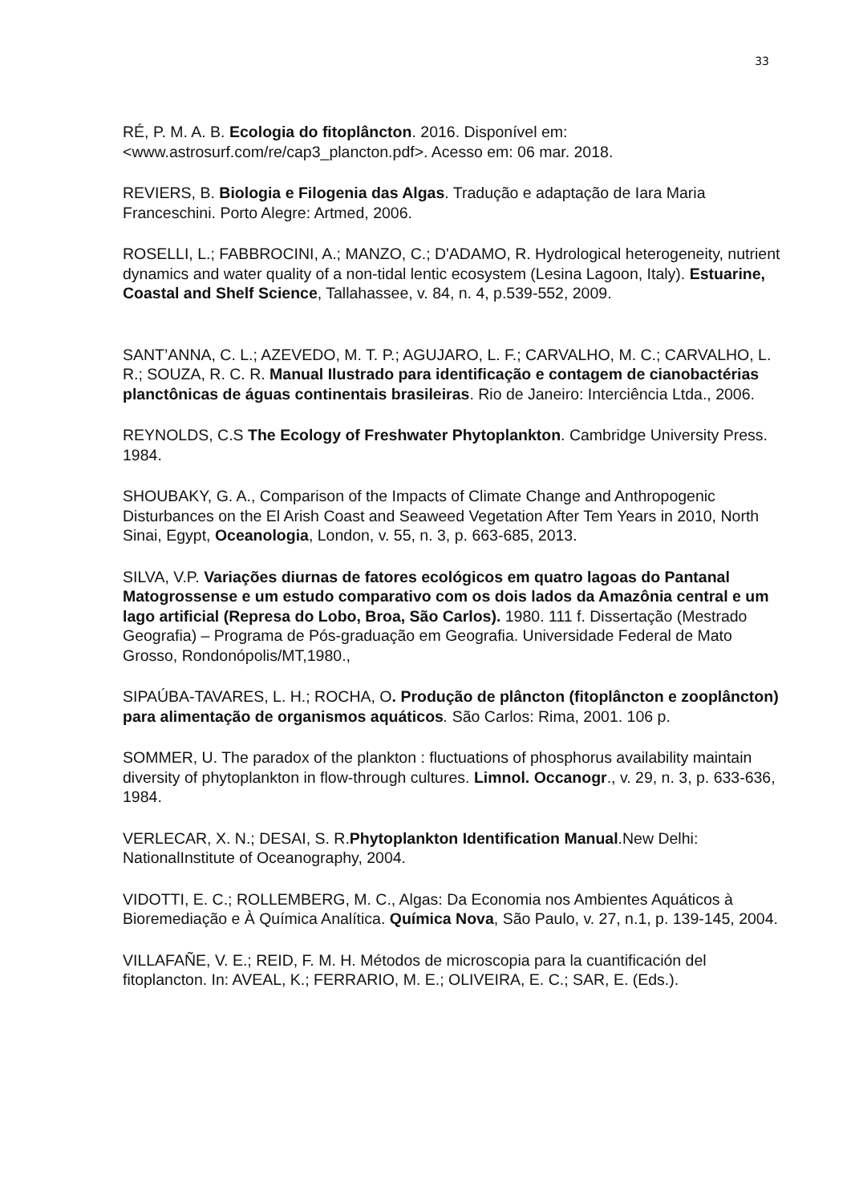33
RÉ, P. M. A. B. Ecologia do fitoplâncton. 2016. Disponível em: <www.astrosurf.com/re/cap3_plancton.pdf>. Acesso em: 06 mar. 2018.
REVIERS, B. Biologia e Filogenia das Algas. Tradução e adaptação de Iara Maria Franceschini. Porto Alegre: Artmed, 2006.
ROSELLI, L.; FABBROCINI, A.; MANZO, C.; D'ADAMO, R. Hydrological heterogeneity, nutrient dynamics and water quality of a non-tidal lentic ecosystem (Lesina Lagoon, Italy). Estuarine, Coastal and Shelf Science, Tallahassee, v. 84, n. 4, p.539-552, 2009.
SANT’ANNA, C. L.; AZEVEDO, M. T. P.; AGUJARO, L. F.; CARVALHO, M. C.; CARVALHO, L. R.; SOUZA, R. C. R. Manual Ilustrado para identificação e contagem de cianobactérias planctônicas de águas continentais brasileiras. Rio de Janeiro: Interciência Ltda., 2006.
REYNOLDS, C.S The Ecology of Freshwater Phytoplankton. Cambridge University Press. 1984.
SHOUBAKY, G. A., Comparison of the Impacts of Climate Change and Anthropogenic Disturbances on the El Arish Coast and Seaweed Vegetation After Tem Years in 2010, North Sinai, Egypt, Oceanologia, London, v. 55, n. 3, p. 663-685, 2013.
SILVA, V.P. Variações diurnas de fatores ecológicos em quatro lagoas do Pantanal Matogrossense e um estudo comparativo com os dois lados da Amazônia central e um lago artificial (Represa do Lobo, Broa, São Carlos). 1980. 111 f. Dissertação (Mestrado Geografia) – Programa de Pós-graduação em Geografia. Universidade Federal de Mato Grosso, Rondonópolis/MT,1980.,
SIPAÚBA-TAVARES, L. H.; ROCHA, O. Produção de plâncton (fitoplâncton e zooplâncton) para alimentação de organismos aquáticos. São Carlos: Rima, 2001. 106 p.
SOMMER, U. The paradox of the plankton : fluctuations of phosphorus availability maintain diversity of phytoplankton in flow-through cultures. Limnol. Occanogr., v. 29, n. 3, p. 633-636, 1984.
VERLECAR, X. N.; DESAI, S. R.Phytoplankton Identification Manual.New Delhi: NationalInstitute of Oceanography, 2004.
VIDOTTI, E. C.; ROLLEMBERG, M. C., Algas: Da Economia nos Ambientes Aquáticos à Bioremediação e À Química Analítica. Química Nova, São Paulo, v. 27, n.1, p. 139-145, 2004.
VILLAFAÑE, V. E.; REID, F. M. H. Métodos de microscopia para la cuantificación del fitoplancton. In: AVEAL, K.; FERRARIO, M. E.; OLIVEIRA, E. C.; SAR, E. (Eds.).